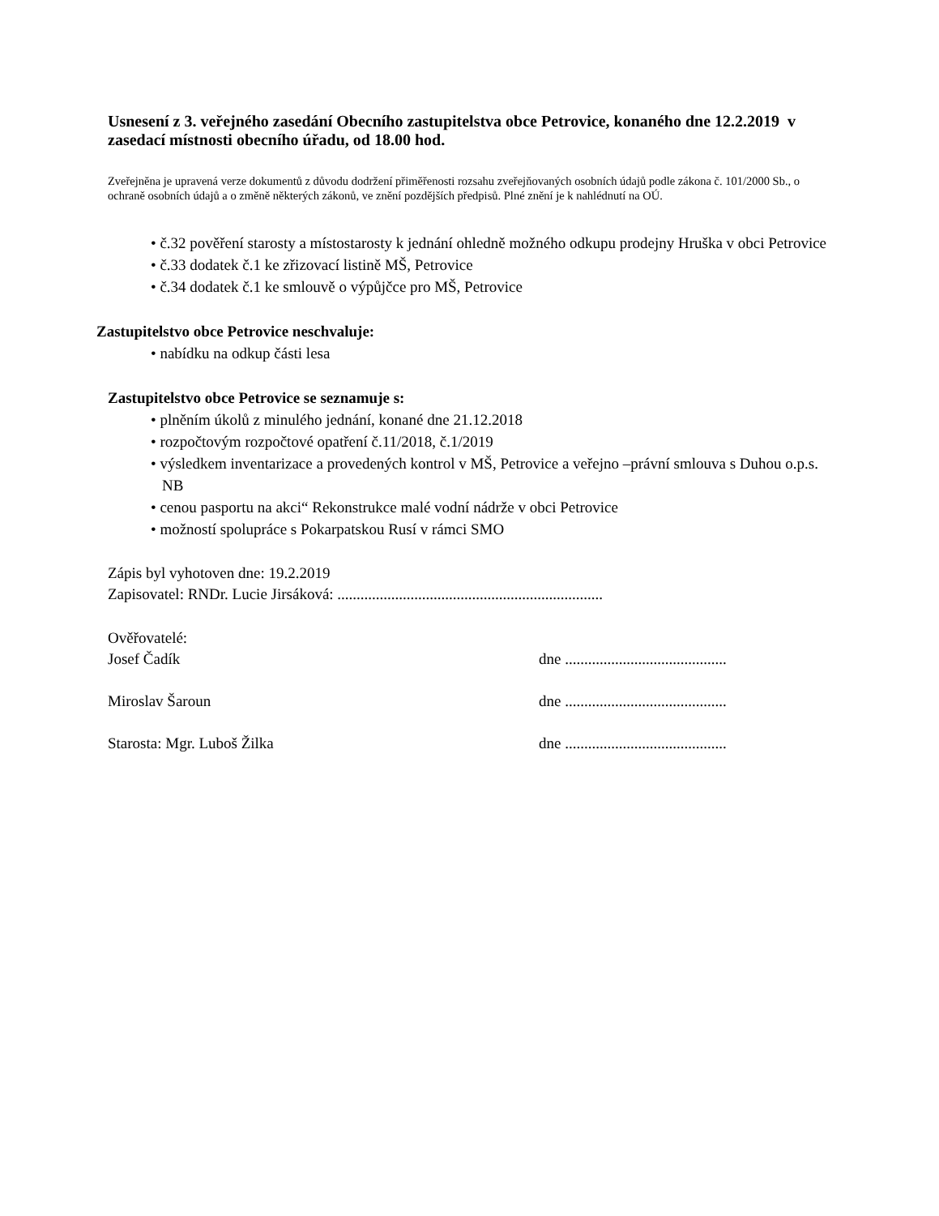Usnesení z 3. veřejného zasedání Obecního zastupitelstva obce Petrovice, konaného dne 12.2.2019 v zasedací místnosti obecního úřadu, od 18.00 hod.
Zveřejněna je upravená verze dokumentů z důvodu dodržení přiměřenosti rozsahu zveřejňovaných osobních údajů podle zákona č. 101/2000 Sb., o ochraně osobních údajů a o změně některých zákonů, ve znění pozdějších předpisů. Plné znění je k nahlédnutí na OÚ.
• č.32 pověření starosty a místostarosty k jednání ohledně možného odkupu prodejny Hruška v obci Petrovice
• č.33 dodatek č.1 ke zřizovací listině MŠ, Petrovice
• č.34 dodatek č.1 ke smlouvě o výpůjčce pro MŠ, Petrovice
Zastupitelstvo obce Petrovice neschvaluje:
• nabídku na odkup části lesa
Zastupitelstvo obce Petrovice se seznamuje s:
• plněním úkolů z minulého jednání, konané dne 21.12.2018
• rozpočtovým rozpočtové opatření č.11/2018, č.1/2019
• výsledkem inventarizace a provedených kontrol v MŠ, Petrovice a veřejno –právní smlouva s Duhou o.p.s. NB
• cenou pasportu na akci“ Rekonstrukce malé vodní nádrže v obci Petrovice
• možností spolupráce s Pokarpatskou Rusí v rámci SMO
Zápis byl vyhotoven dne: 19.2.2019
Zapisovatel: RNDr. Lucie Jirsáková: .....................................................................
Ověřovatelé:
Josef Čadík dne ..........................................
Miroslav Šaroun dne ..........................................
Starosta: Mgr. Luboš Žilka dne ..........................................